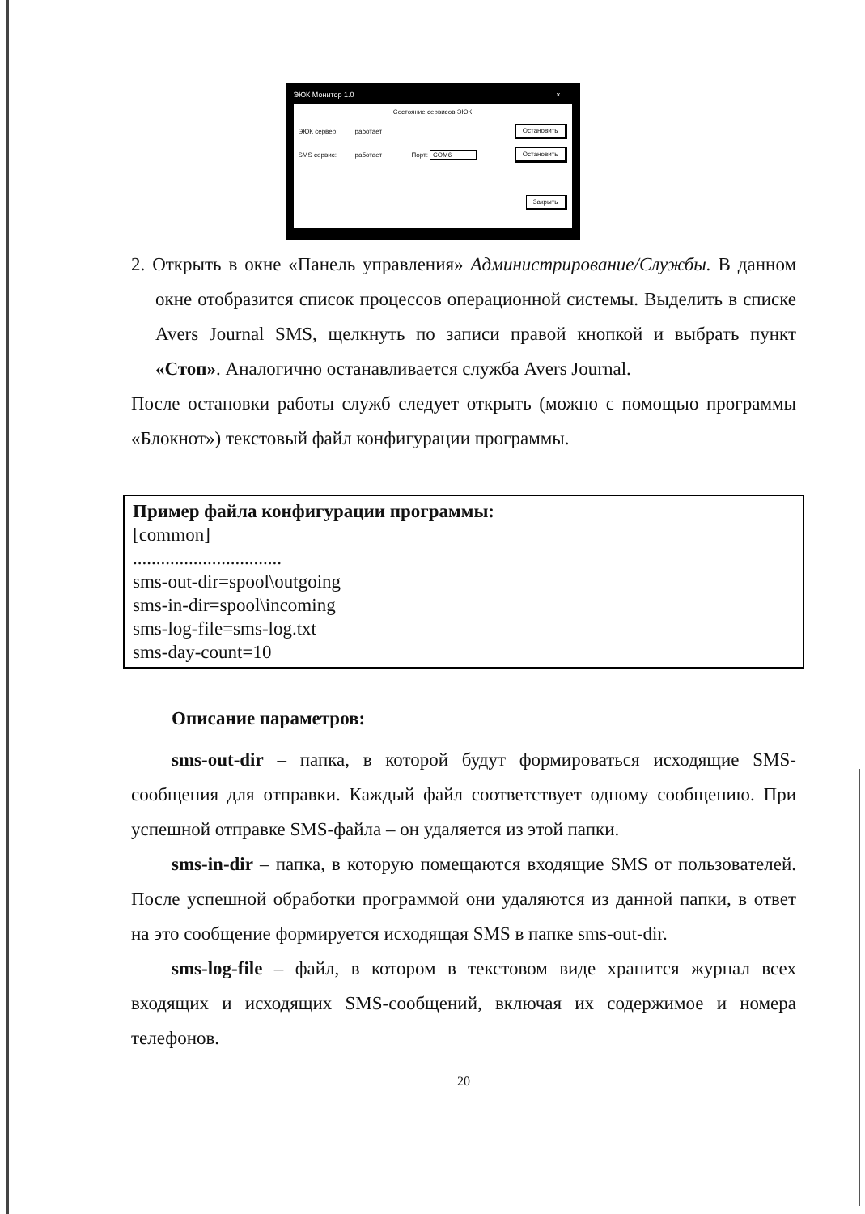ЭЮК Монитор 1.0 ×
Состояние сервисов ЭЮК
ЭЮК сервер: работает Остановить
SMS сервис: работает Порт: COM6 Остановить
Закрыть
2. Открыть в окне «Панель управления» Администрирование/Службы. В данном окне отобразится список процессов операционной системы. Выделить в списке Avers Journal SMS, щелкнуть по записи правой кнопкой и выбрать пункт «Стоп». Аналогично останавливается служба Avers Journal.
После остановки работы служб следует открыть (можно с помощью программы «Блокнот») текстовый файл конфигурации программы.
Пример файла конфигурации программы:
[common]
................................
sms-out-dir=spool\outgoing
sms-in-dir=spool\incoming
sms-log-file=sms-log.txt
sms-day-count=10
Описание параметров:
sms-out-dir – папка, в которой будут формироваться исходящие SMS-сообщения для отправки. Каждый файл соответствует одному сообщению. При успешной отправке SMS-файла – он удаляется из этой папки.
sms-in-dir – папка, в которую помещаются входящие SMS от пользователей. После успешной обработки программой они удаляются из данной папки, в ответ на это сообщение формируется исходящая SMS в папке sms-out-dir.
sms-log-file – файл, в котором в текстовом виде хранится журнал всех входящих и исходящих SMS-сообщений, включая их содержимое и номера телефонов.
20